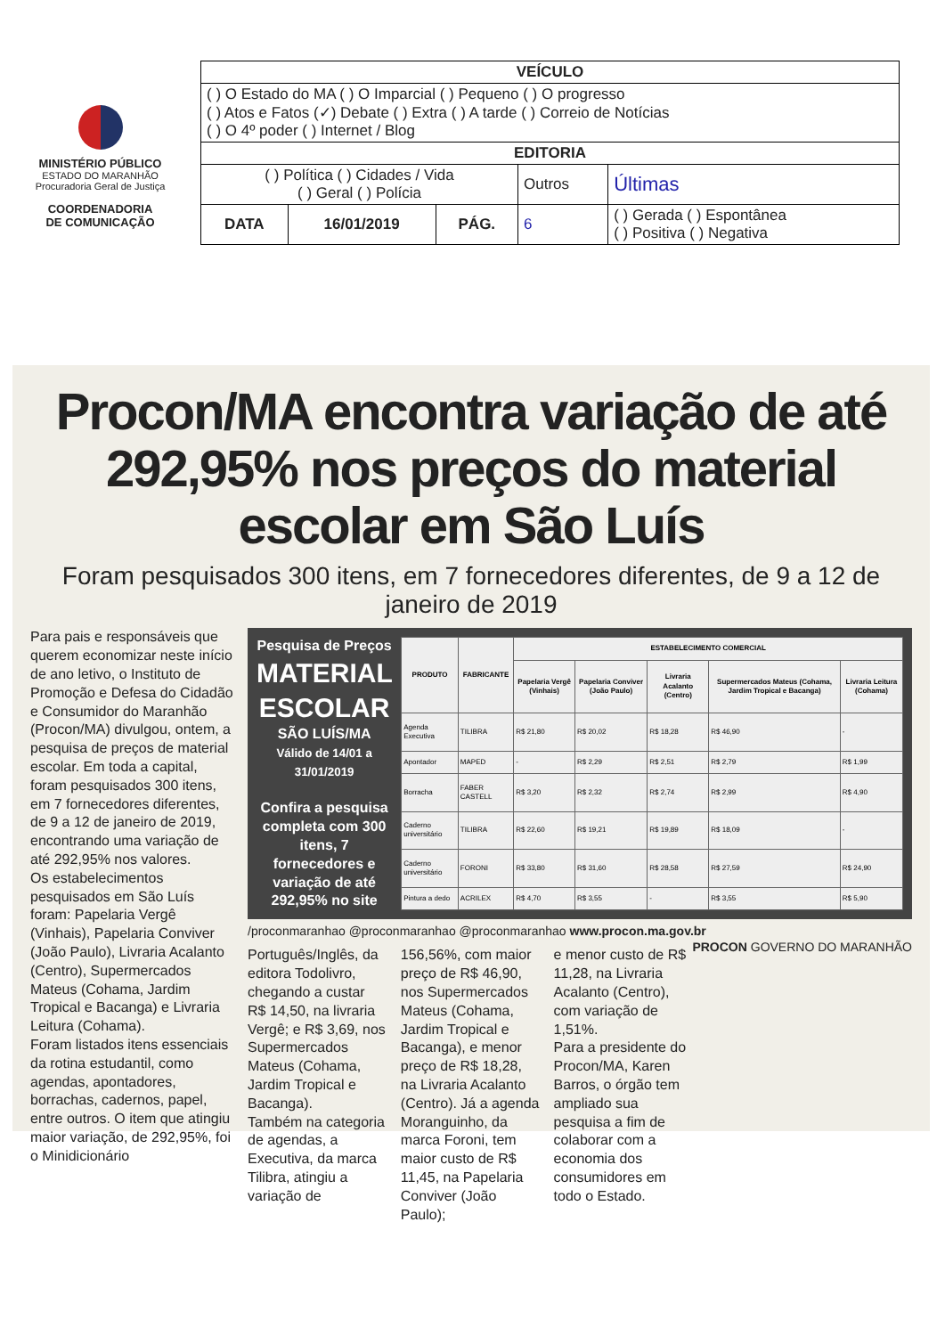MINISTÉRIO PÚBLICO
ESTADO DO MARANHÃO
Procuradoria Geral de Justiça
COORDENADORIA
DE COMUNICAÇÃO
| VEÍCULO | | | | |
| ( ) O Estado do MA ( ) O Imparcial ( ) Pequeno ( ) O progresso ( ) Atos e Fatos (✓) Debate ( ) Extra ( ) A tarde ( ) Correio de Notícias ( ) O 4º poder ( ) Internet / Blog | | | | |
| EDITORIA | | | | |
| ( ) Política ( ) Cidades / Vida ( ) Geral ( ) Polícia | | | Outros | Últimas |
| DATA | 16/01/2019 | PÁG. | 6 | ( ) Gerada ( ) Espontânea ( ) Positiva ( ) Negativa |
Procon/MA encontra variação de até 292,95% nos preços do material escolar em São Luís
Foram pesquisados 300 itens, em 7 fornecedores diferentes, de 9 a 12 de janeiro de 2019
Para pais e responsáveis que querem economizar neste início de ano letivo, o Instituto de Promoção e Defesa do Cidadão e Consumidor do Maranhão (Procon/MA) divulgou, ontem, a pesquisa de preços de material escolar. Em toda a capital, foram pesquisados 300 itens, em 7 fornecedores diferentes, de 9 a 12 de janeiro de 2019, encontrando uma variação de até 292,95% nos valores.
Os estabelecimentos pesquisados em São Luís foram: Papelaria Vergê (Vinhais), Papelaria Conviver (João Paulo), Livraria Acalanto (Centro), Supermercados Mateus (Cohama, Jardim Tropical e Bacanga) e Livraria Leitura (Cohama).
Foram listados itens essenciais da rotina estudantil, como agendas, apontadores, borrachas, cadernos, papel, entre outros. O item que atingiu maior variação, de 292,95%, foi o Minidicionário
Pesquisa de Preços
MATERIAL ESCOLAR
SÃO LUÍS/MA
Válido de 14/01 a 31/01/2019
Confira a pesquisa completa com 300 itens, 7 fornecedores e variação de até 292,95% no site
| PRODUTO | FABRICANTE | ESTABELECIMENTO COMERCIAL | | | | |
| --- | --- | --- | --- | --- | --- | --- |
| | | Papelaria Vergê (Vinhais) | Papelaria Conviver (João Paulo) | Livraria Acalanto (Centro) | Supermercados Mateus (Cohama, Jardim Tropical e Bacanga) | Livraria Leitura (Cohama) |
| Agenda Executiva | TILIBRA | R$ 21,80 | R$ 20,02 | R$ 18,28 | R$ 46,90 | - |
| Apontador | MAPED | - | R$ 2,29 | R$ 2,51 | R$ 2,79 | R$ 1,99 |
| Borracha | FABER CASTELL | R$ 3,20 | R$ 2,32 | R$ 2,74 | R$ 2,99 | R$ 4,90 |
| Caderno universitário | TILIBRA | R$ 22,60 | R$ 19,21 | R$ 19,89 | R$ 18,09 | - |
| Caderno universitário | FORONI | R$ 33,80 | R$ 31,60 | R$ 28,58 | R$ 27,59 | R$ 24,90 |
| Pintura a dedo | ACRILEX | R$ 4,70 | R$ 3,55 | - | R$ 3,55 | R$ 5,90 |
/proconmaranhao @proconmaranhao @proconmaranhao www.procon.ma.gov.br PROCON GOVERNO DO MARANHÃO
Português/Inglês, da editora Todolivro, chegando a custar R$ 14,50, na livraria Vergê; e R$ 3,69, nos Supermercados Mateus (Cohama, Jardim Tropical e Bacanga).
Também na categoria de agendas, a Executiva, da marca Tilibra, atingiu a variação de
156,56%, com maior preço de R$ 46,90, nos Supermercados Mateus (Cohama, Jardim Tropical e Bacanga), e menor preço de R$ 18,28, na Livraria Acalanto (Centro). Já a agenda Moranguinho, da marca Foroni, tem maior custo de R$ 11,45, na Papelaria Conviver (João Paulo);
e menor custo de R$ 11,28, na Livraria Acalanto (Centro), com variação de 1,51%.
Para a presidente do Procon/MA, Karen Barros, o órgão tem ampliado sua pesquisa a fim de colaborar com a economia dos consumidores em todo o Estado.